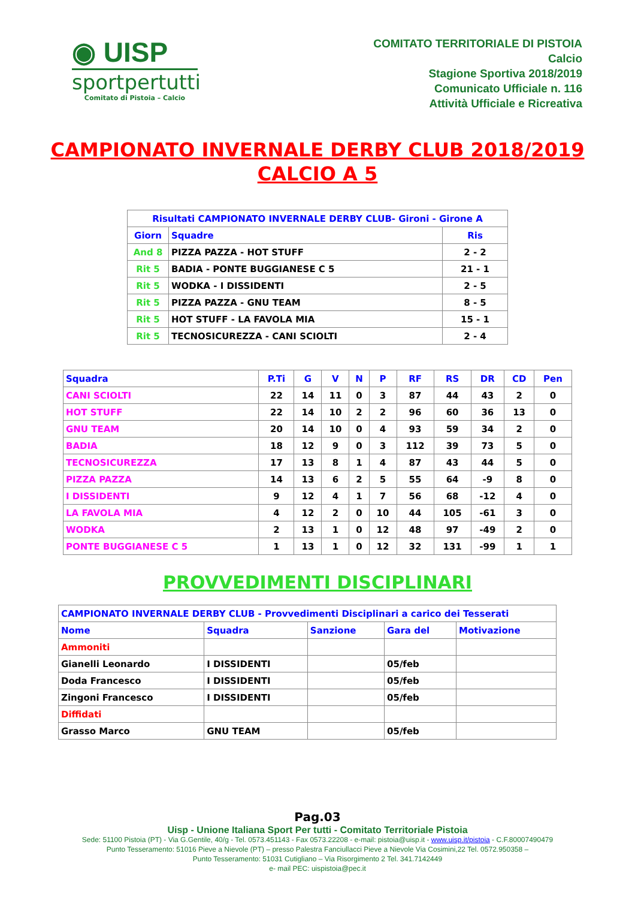◉ UISP
sportpertutti
Comitato di Pistoia – Calcio
COMITATO TERRITORIALE DI PISTOIA
Calcio
Stagione Sportiva 2018/2019
Comunicato Ufficiale n. 116
Attività Ufficiale e Ricreativa
CAMPIONATO INVERNALE DERBY CLUB 2018/2019
CALCIO A 5
| Risultati CAMPIONATO INVERNALE DERBY CLUB- Gironi - Girone A | | |
| --- | --- | --- |
| Giorn | Squadre | Ris |
| And 8 | PIZZA PAZZA - HOT STUFF | 2 - 2 |
| Rit 5 | BADIA - PONTE BUGGIANESE C 5 | 21 - 1 |
| Rit 5 | WODKA - I DISSIDENTI | 2 - 5 |
| Rit 5 | PIZZA PAZZA - GNU TEAM | 8 - 5 |
| Rit 5 | HOT STUFF - LA FAVOLA MIA | 15 - 1 |
| Rit 5 | TECNOSICUREZZA - CANI SCIOLTI | 2 - 4 |
| Squadra | P.Ti | G | V | N | P | RF | RS | DR | CD | Pen |
| --- | --- | --- | --- | --- | --- | --- | --- | --- | --- | --- |
| CANI SCIOLTI | 22 | 14 | 11 | 0 | 3 | 87 | 44 | 43 | 2 | 0 |
| HOT STUFF | 22 | 14 | 10 | 2 | 2 | 96 | 60 | 36 | 13 | 0 |
| GNU TEAM | 20 | 14 | 10 | 0 | 4 | 93 | 59 | 34 | 2 | 0 |
| BADIA | 18 | 12 | 9 | 0 | 3 | 112 | 39 | 73 | 5 | 0 |
| TECNOSICUREZZA | 17 | 13 | 8 | 1 | 4 | 87 | 43 | 44 | 5 | 0 |
| PIZZA PAZZA | 14 | 13 | 6 | 2 | 5 | 55 | 64 | -9 | 8 | 0 |
| I DISSIDENTI | 9 | 12 | 4 | 1 | 7 | 56 | 68 | -12 | 4 | 0 |
| LA FAVOLA MIA | 4 | 12 | 2 | 0 | 10 | 44 | 105 | -61 | 3 | 0 |
| WODKA | 2 | 13 | 1 | 0 | 12 | 48 | 97 | -49 | 2 | 0 |
| PONTE BUGGIANESE C 5 | 1 | 13 | 1 | 0 | 12 | 32 | 131 | -99 | 1 | 1 |
PROVVEDIMENTI DISCIPLINARI
| CAMPIONATO INVERNALE DERBY CLUB - Provvedimenti Disciplinari a carico dei Tesserati | | | | |
| --- | --- | --- | --- | --- |
| Nome | Squadra | Sanzione | Gara del | Motivazione |
| Ammoniti | | | | |
| Gianelli Leonardo | I DISSIDENTI | | 05/feb | |
| Doda Francesco | I DISSIDENTI | | 05/feb | |
| Zingoni Francesco | I DISSIDENTI | | 05/feb | |
| Diffidati | | | | |
| Grasso Marco | GNU TEAM | | 05/feb | |
Pag.03
Uisp - Unione Italiana Sport Per tutti - Comitato Territoriale Pistoia
Sede: 51100 Pistoia (PT) - Via G.Gentile, 40/g - Tel. 0573.451143 - Fax 0573.22208 - e-mail: pistoia@uisp.it - www.uisp.it/pistoia - C.F.80007490479
Punto Tesseramento: 51016 Pieve a Nievole (PT) – presso Palestra Fanciullacci Pieve a Nievole Via Cosimini,22 Tel. 0572.950358 –
Punto Tesseramento: 51031 Cutigliano – Via Risorgimento 2 Tel. 341.7142449
e- mail PEC: uispistoia@pec.it